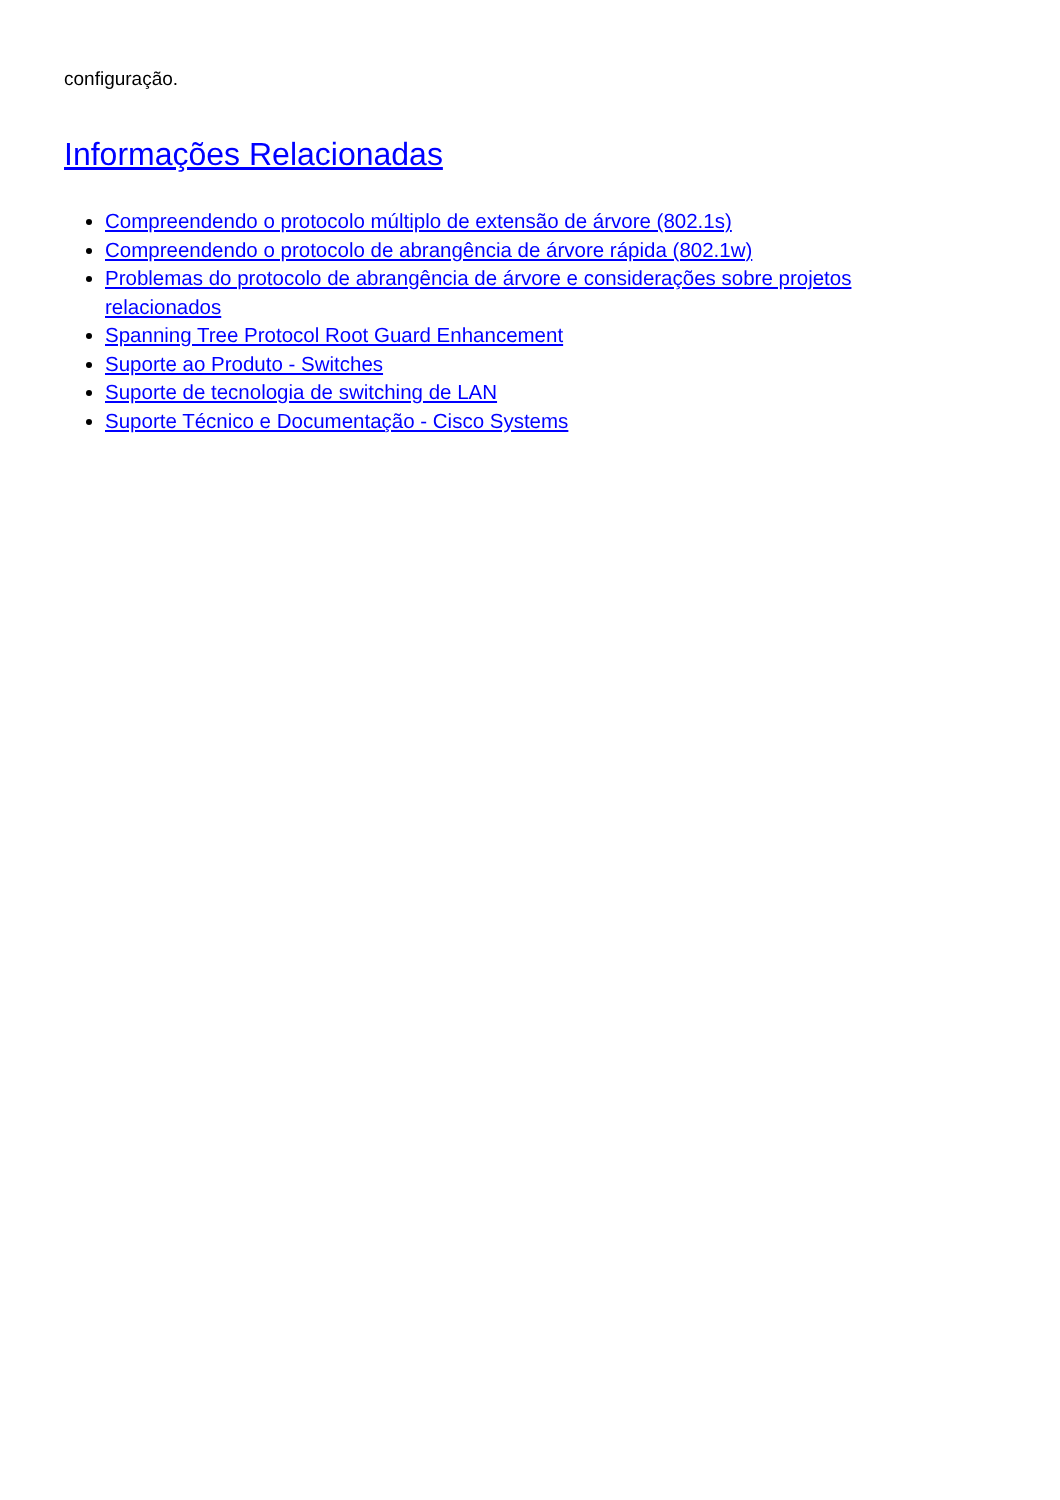configuração.
Informações Relacionadas
Compreendendo o protocolo múltiplo de extensão de árvore (802.1s)
Compreendendo o protocolo de abrangência de árvore rápida (802.1w)
Problemas do protocolo de abrangência de árvore e considerações sobre projetos relacionados
Spanning Tree Protocol Root Guard Enhancement
Suporte ao Produto - Switches
Suporte de tecnologia de switching de LAN
Suporte Técnico e Documentação - Cisco Systems